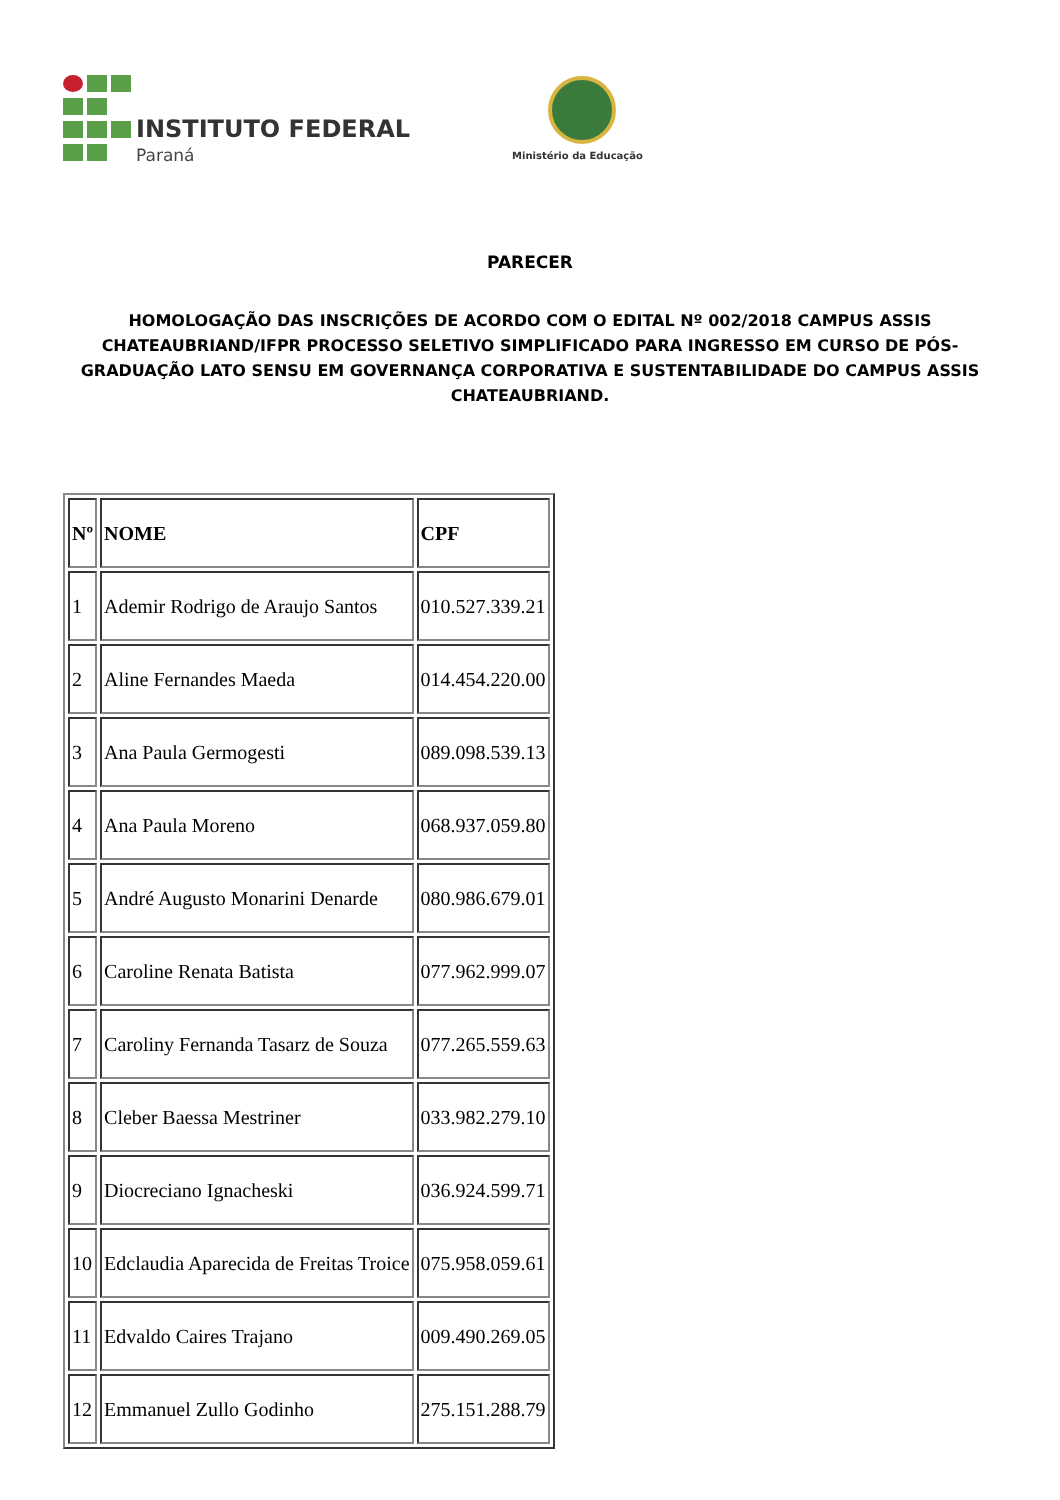INSTITUTO FEDERAL
Paraná Ministério da Educação
PARECER
HOMOLOGAÇÃO DAS INSCRIÇÕES DE ACORDO COM O EDITAL Nº 002/2018 CAMPUS ASSIS CHATEAUBRIAND/IFPR PROCESSO SELETIVO SIMPLIFICADO PARA INGRESSO EM CURSO DE PÓS-GRADUAÇÃO LATO SENSU EM GOVERNANÇA CORPORATIVA E SUSTENTABILIDADE DO CAMPUS ASSIS CHATEAUBRIAND.
| Nº | NOME | CPF |
| --- | --- | --- |
| 1 | Ademir Rodrigo de Araujo Santos | 010.527.339.21 |
| 2 | Aline Fernandes Maeda | 014.454.220.00 |
| 3 | Ana Paula Germogesti | 089.098.539.13 |
| 4 | Ana Paula Moreno | 068.937.059.80 |
| 5 | André Augusto Monarini Denarde | 080.986.679.01 |
| 6 | Caroline Renata Batista | 077.962.999.07 |
| 7 | Caroliny Fernanda Tasarz de Souza | 077.265.559.63 |
| 8 | Cleber Baessa Mestriner | 033.982.279.10 |
| 9 | Diocreciano Ignacheski | 036.924.599.71 |
| 10 | Edclaudia Aparecida de Freitas Troice | 075.958.059.61 |
| 11 | Edvaldo Caires Trajano | 009.490.269.05 |
| 12 | Emmanuel Zullo Godinho | 275.151.288.79 |